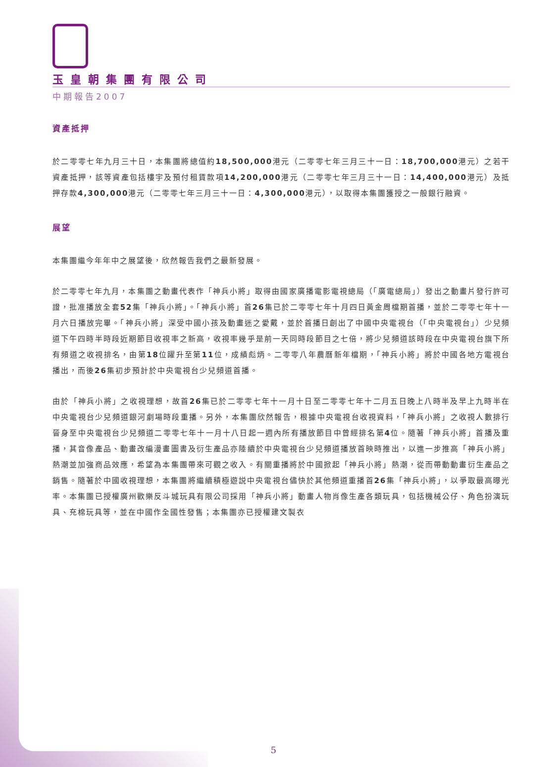玉皇朝集團有限公司
中期報告2007
資產抵押
於二零零七年九月三十日，本集團將總值約18,500,000港元（二零零七年三月三十一日：18,700,000港元）之若干資產抵押，該等資產包括樓宇及預付租賃款項14,200,000港元（二零零七年三月三十一日：14,400,000港元）及抵押存款4,300,000港元（二零零七年三月三十一日：4,300,000港元），以取得本集團獲授之一般銀行融資。
展望
本集團繼今年年中之展望後，欣然報告我們之最新發展。
於二零零七年九月，本集團之動畫代表作「神兵小將」取得由國家廣播電影電視總局（「廣電總局」）發出之動畫片發行許可證，批准播放全套52集「神兵小將」。「神兵小將」首26集已於二零零七年十月四日黃金周檔期首播，並於二零零七年十一月六日播放完畢。「神兵小將」深受中國小孩及動畫迷之愛戴，並於首播日創出了中國中央電視台（「中央電視台」）少兒頻道下午四時半時段近期節目收視率之新高，收視率幾乎是前一天同時段節目之七倍，將少兒頻道該時段在中央電視台旗下所有頻道之收視排名，由第18位躍升至第11位，成績彪炳。二零零八年農曆新年檔期，「神兵小將」將於中國各地方電視台播出，而後26集初步預計於中央電視台少兒頻道首播。
由於「神兵小將」之收視理想，故首26集已於二零零七年十一月十日至二零零七年十二月五日晚上八時半及早上九時半在中央電視台少兒頻道銀河劇場時段重播。另外，本集團欣然報告，根據中央電視台收視資料，「神兵小將」之收視人數排行晉身至中央電視台少兒頻道二零零七年十一月十八日起一週內所有播放節目中曾經排名第4位。隨著「神兵小將」首播及重播，其音像產品、動畫改編漫畫圖書及衍生產品亦陸續於中央電視台少兒頻道播放首映時推出，以進一步推高「神兵小將」熱潮並加強商品效應，希望為本集團帶來可觀之收入。有關重播將於中國掀起「神兵小將」熱潮，從而帶動動畫衍生產品之銷售。隨著於中國收視理想，本集團將繼續積極遊説中央電視台儘快於其他頻道重播首26集「神兵小將」，以爭取最高曝光率。本集團已授權廣州歡樂反斗城玩具有限公司採用「神兵小將」動畫人物肖像生產各類玩具，包括機械公仔、角色扮演玩具、充棉玩具等，並在中國作全國性發售；本集團亦已授權建文製衣
5